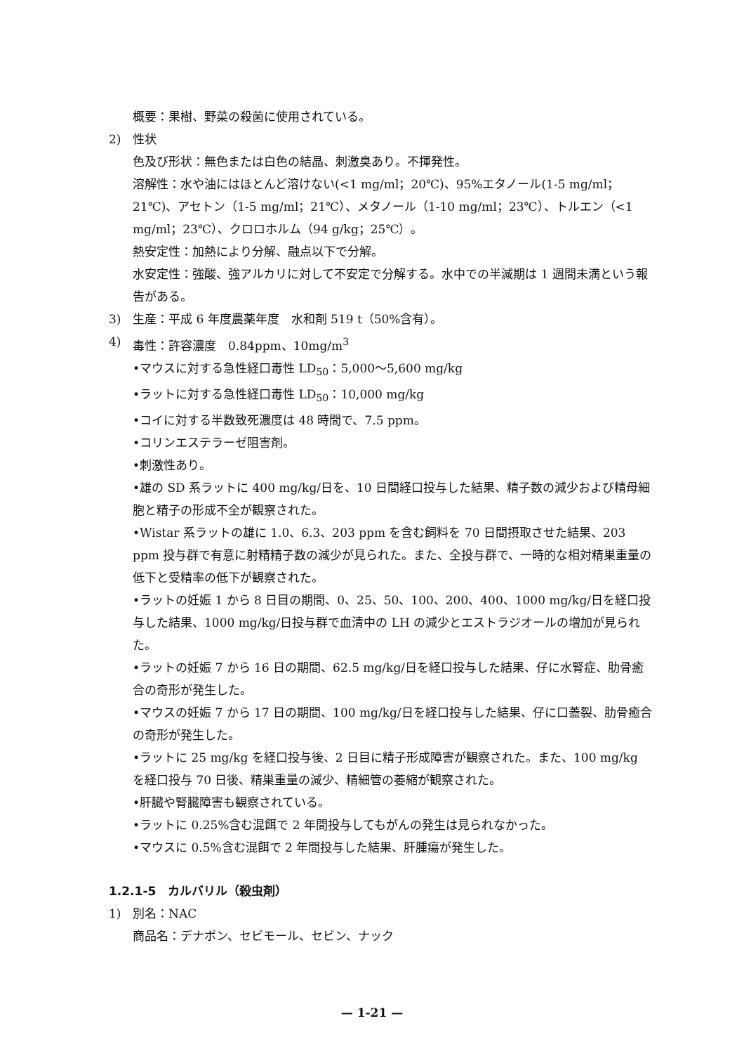概要：果樹、野菜の殺菌に使用されている。
2) 性状
色及び形状：無色または白色の結晶、刺激臭あり。不揮発性。
溶解性：水や油にはほとんど溶けない(<1 mg/ml；20℃)、95%エタノール(1-5 mg/ml；21℃)、アセトン（1-5 mg/ml；21℃）、メタノール（1-10 mg/ml；23℃）、トルエン（<1 mg/ml；23℃）、クロロホルム（94 g/kg；25℃）。
熱安定性：加熱により分解、融点以下で分解。
水安定性：強酸、強アルカリに対して不安定で分解する。水中での半減期は 1 週間未満という報告がある。
3) 生産：平成 6 年度農薬年度　水和剤 519 t（50%含有）。
4) 毒性：許容濃度　0.84ppm、10mg/m<sup>3</sup>
•マウスに対する急性経口毒性 LD<sub>50</sub>：5,000～5,600 mg/kg
•ラットに対する急性経口毒性 LD<sub>50</sub>：10,000 mg/kg
•コイに対する半数致死濃度は 48 時間で、7.5 ppm。
•コリンエステラーゼ阻害剤。
•刺激性あり。
•雄の SD 系ラットに 400 mg/kg/日を、10 日間経口投与した結果、精子数の減少および精母細胞と精子の形成不全が観察された。
•Wistar 系ラットの雄に 1.0、6.3、203 ppm を含む飼料を 70 日間摂取させた結果、203 ppm 投与群で有意に射精精子数の減少が見られた。また、全投与群で、一時的な相対精巣重量の低下と受精率の低下が観察された。
•ラットの妊娠 1 から 8 日目の期間、0、25、50、100、200、400、1000 mg/kg/日を経口投与した結果、1000 mg/kg/日投与群で血清中の LH の減少とエストラジオールの増加が見られた。
•ラットの妊娠 7 から 16 日の期間、62.5 mg/kg/日を経口投与した結果、仔に水腎症、肋骨癒合の奇形が発生した。
•マウスの妊娠 7 から 17 日の期間、100 mg/kg/日を経口投与した結果、仔に口蓋裂、肋骨癒合の奇形が発生した。
•ラットに 25 mg/kg を経口投与後、2 日目に精子形成障害が観察された。また、100 mg/kg を経口投与 70 日後、精巣重量の減少、精細管の萎縮が観察された。
•肝臓や腎臓障害も観察されている。
•ラットに 0.25%含む混餌で 2 年間投与してもがんの発生は見られなかった。
•マウスに 0.5%含む混餌で 2 年間投与した結果、肝腫瘍が発生した。
1.2.1-5　カルバリル（殺虫剤）
1) 別名：NAC
商品名：デナポン、セビモール、セビン、ナック
— 1-21 —